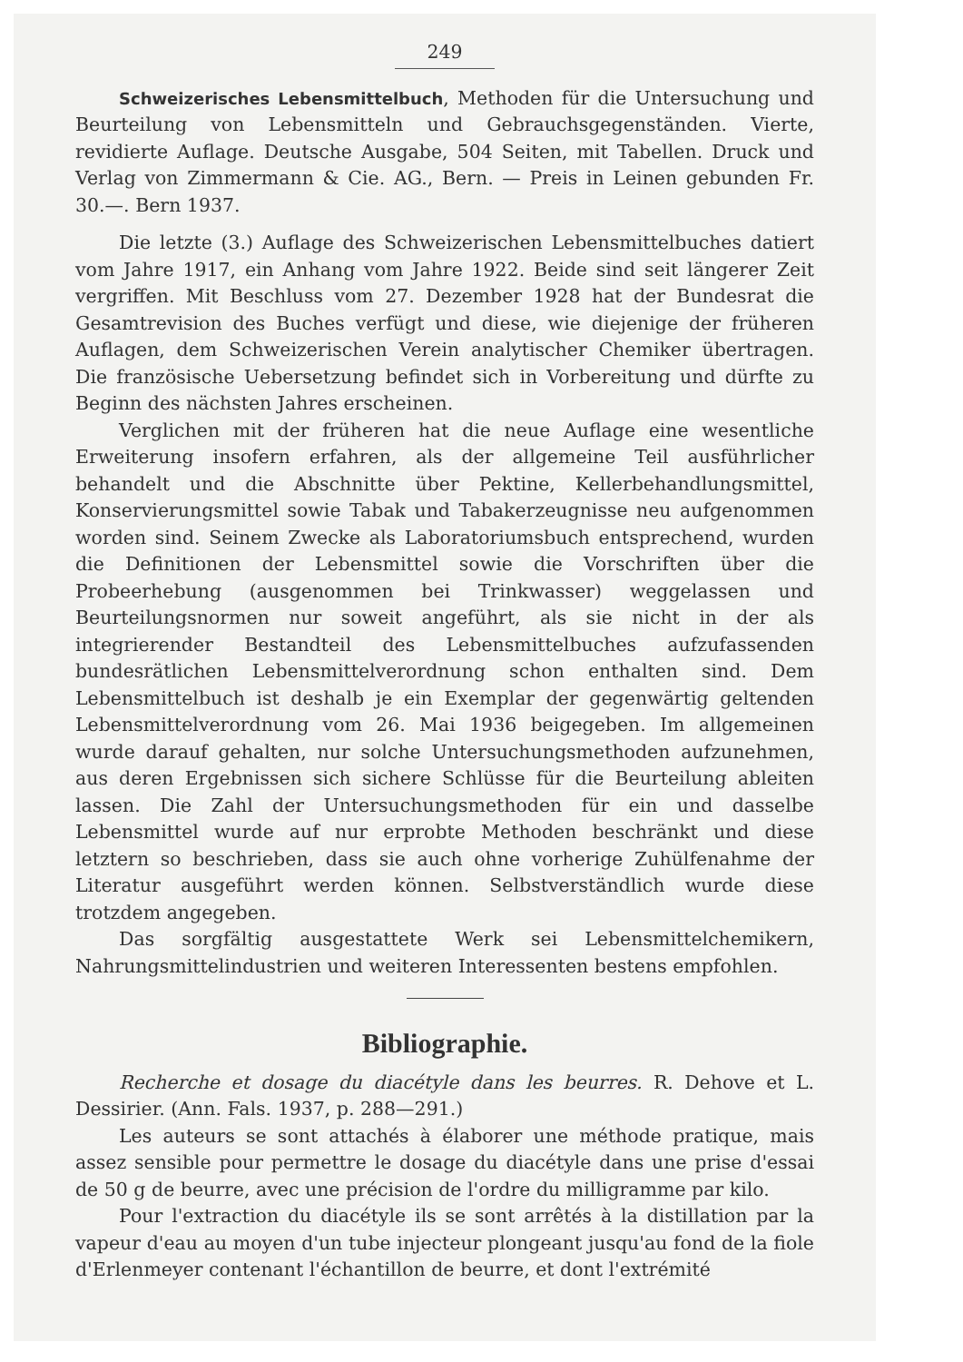249
Schweizerisches Lebensmittelbuch, Methoden für die Untersuchung und Beurteilung von Lebensmitteln und Gebrauchsgegenständen. Vierte, revidierte Auflage. Deutsche Ausgabe, 504 Seiten, mit Tabellen. Druck und Verlag von Zimmermann & Cie. AG., Bern. — Preis in Leinen gebunden Fr. 30.—. Bern 1937.
Die letzte (3.) Auflage des Schweizerischen Lebensmittelbuches datiert vom Jahre 1917, ein Anhang vom Jahre 1922. Beide sind seit längerer Zeit vergriffen. Mit Beschluss vom 27. Dezember 1928 hat der Bundesrat die Gesamtrevision des Buches verfügt und diese, wie diejenige der früheren Auflagen, dem Schweizerischen Verein analytischer Chemiker übertragen. Die französische Uebersetzung befindet sich in Vorbereitung und dürfte zu Beginn des nächsten Jahres erscheinen.
Verglichen mit der früheren hat die neue Auflage eine wesentliche Erweiterung insofern erfahren, als der allgemeine Teil ausführlicher behandelt und die Abschnitte über Pektine, Kellerbehandlungsmittel, Konservierungsmittel sowie Tabak und Tabakerzeugnisse neu aufgenommen worden sind. Seinem Zwecke als Laboratoriumsbuch entsprechend, wurden die Definitionen der Lebensmittel sowie die Vorschriften über die Probeerhebung (ausgenommen bei Trinkwasser) weggelassen und Beurteilungsnormen nur soweit angeführt, als sie nicht in der als integrierender Bestandteil des Lebensmittelbuches aufzufassenden bundesrätlichen Lebensmittelverordnung schon enthalten sind. Dem Lebensmittelbuch ist deshalb je ein Exemplar der gegenwärtig geltenden Lebensmittelverordnung vom 26. Mai 1936 beigegeben. Im allgemeinen wurde darauf gehalten, nur solche Untersuchungsmethoden aufzunehmen, aus deren Ergebnissen sich sichere Schlüsse für die Beurteilung ableiten lassen. Die Zahl der Untersuchungsmethoden für ein und dasselbe Lebensmittel wurde auf nur erprobte Methoden beschränkt und diese letztern so beschrieben, dass sie auch ohne vorherige Zuhülfenahme der Literatur ausgeführt werden können. Selbstverständlich wurde diese trotzdem angegeben.
Das sorgfältig ausgestattete Werk sei Lebensmittelchemikern, Nahrungsmittelindustrien und weiteren Interessenten bestens empfohlen.
Bibliographie.
Recherche et dosage du diacétyle dans les beurres. R. Dehove et L. Dessirier. (Ann. Fals. 1937, p. 288—291.)
Les auteurs se sont attachés à élaborer une méthode pratique, mais assez sensible pour permettre le dosage du diacétyle dans une prise d'essai de 50 g de beurre, avec une précision de l'ordre du milligramme par kilo.
Pour l'extraction du diacétyle ils se sont arrêtés à la distillation par la vapeur d'eau au moyen d'un tube injecteur plongeant jusqu'au fond de la fiole d'Erlenmeyer contenant l'échantillon de beurre, et dont l'extrémité